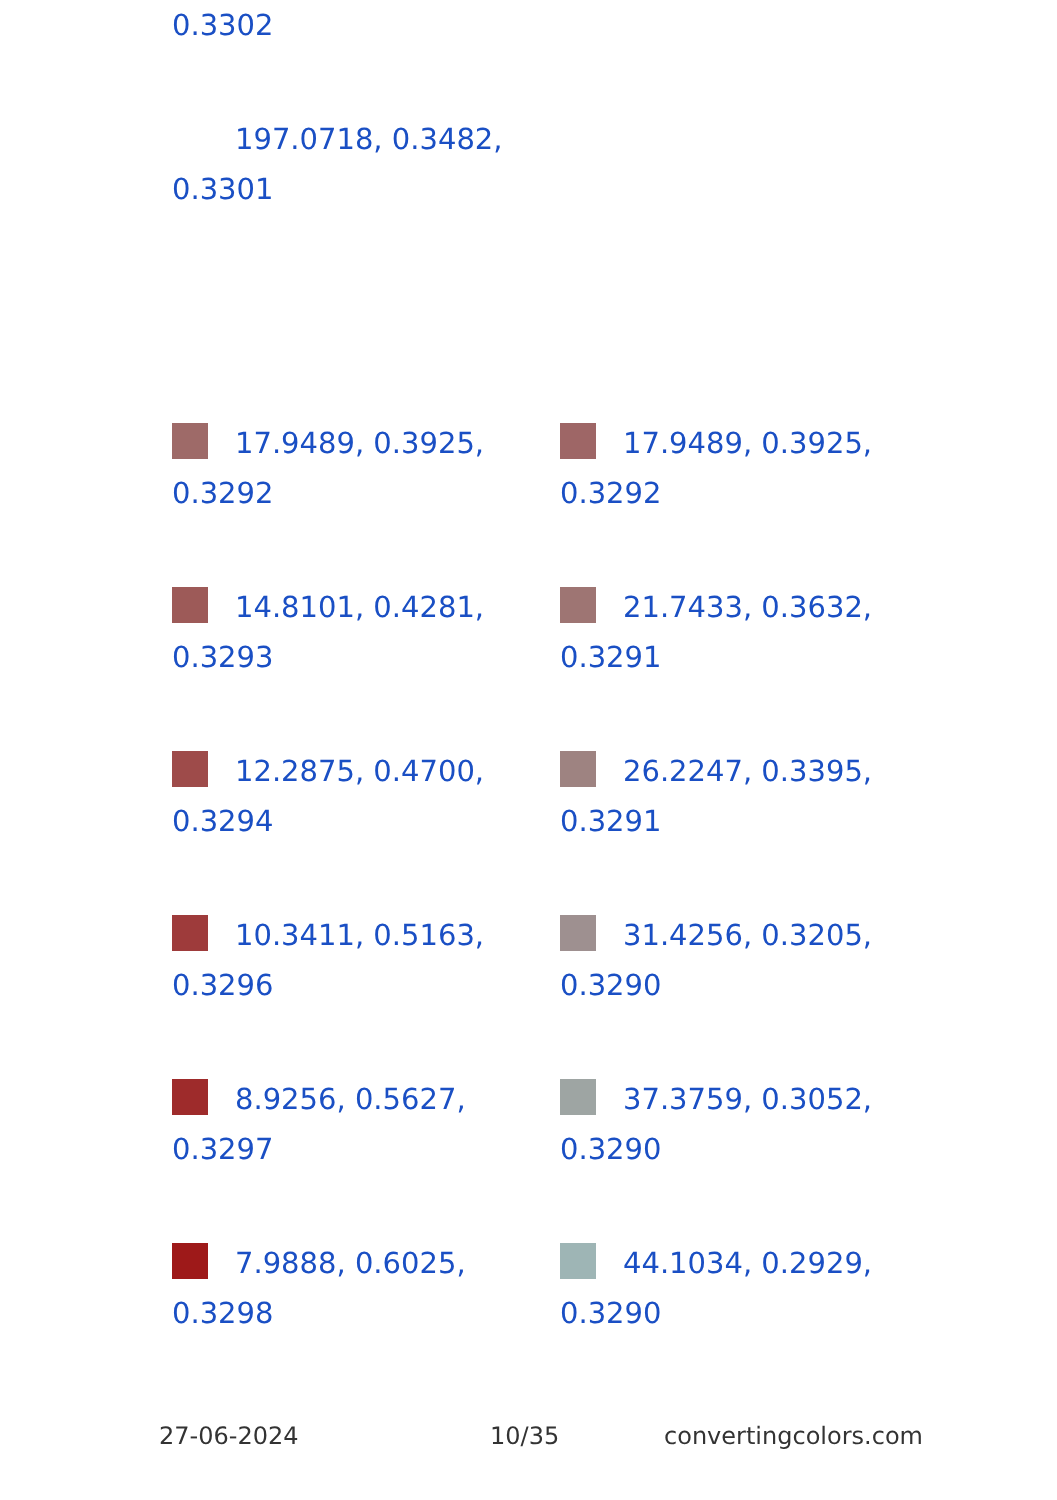0.3302
197.0718, 0.3482, 0.3301
17.9489, 0.3925, 0.3292
17.9489, 0.3925, 0.3292
14.8101, 0.4281, 0.3293
21.7433, 0.3632, 0.3291
12.2875, 0.4700, 0.3294
26.2247, 0.3395, 0.3291
10.3411, 0.5163, 0.3296
31.4256, 0.3205, 0.3290
8.9256, 0.5627, 0.3297
37.3759, 0.3052, 0.3290
7.9888, 0.6025, 0.3298
44.1034, 0.2929, 0.3290
27-06-2024 10/35 convertingcolors.com